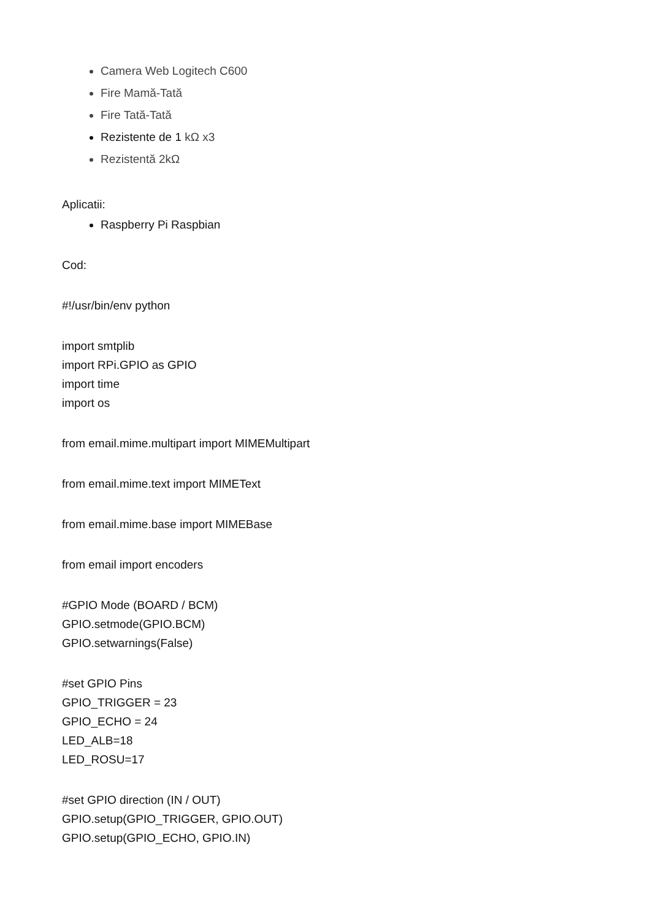Camera Web Logitech C600
Fire Mamă-Tată
Fire Tată-Tată
Rezistente de 1 kΩ x3
Rezistentă 2kΩ
Aplicatii:
Raspberry Pi Raspbian
Cod:
#!/usr/bin/env python
import smtplib
import RPi.GPIO as GPIO
import time
import os
from email.mime.multipart import MIMEMultipart
from email.mime.text import MIMEText
from email.mime.base import MIMEBase
from email import encoders
#GPIO Mode (BOARD / BCM)
GPIO.setmode(GPIO.BCM)
GPIO.setwarnings(False)
#set GPIO Pins
GPIO_TRIGGER = 23
GPIO_ECHO = 24
LED_ALB=18
LED_ROSU=17
#set GPIO direction (IN / OUT)
GPIO.setup(GPIO_TRIGGER, GPIO.OUT)
GPIO.setup(GPIO_ECHO, GPIO.IN)